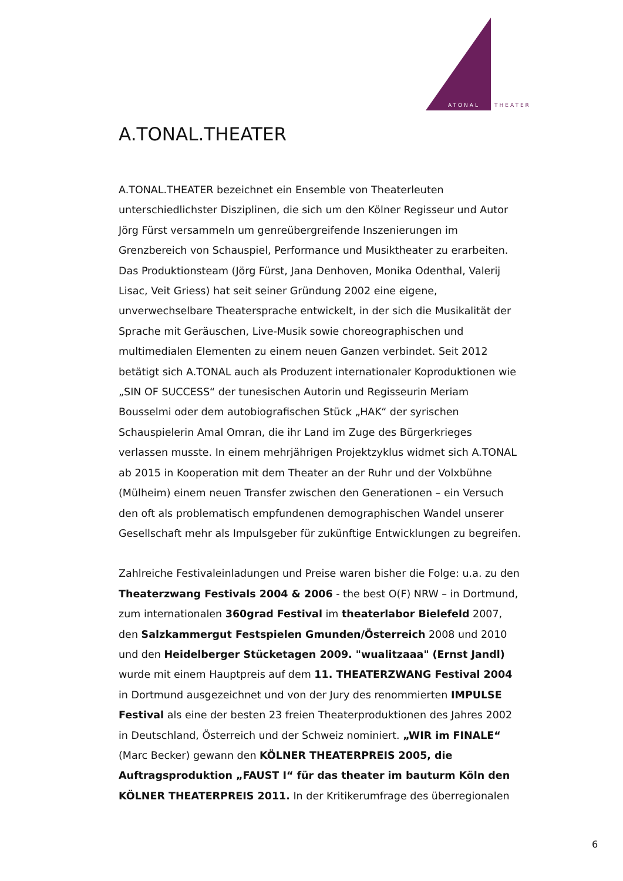ATONAL
THEATER
A.TONAL.THEATER
A.TONAL.THEATER bezeichnet ein Ensemble von Theaterleuten unterschiedlichster Disziplinen, die sich um den Kölner Regisseur und Autor Jörg Fürst versammeln um genreübergreifende Inszenierungen im Grenzbereich von Schauspiel, Performance und Musiktheater zu erarbeiten. Das Produktionsteam (Jörg Fürst, Jana Denhoven, Monika Odenthal, Valerij Lisac, Veit Griess) hat seit seiner Gründung 2002 eine eigene, unverwechselbare Theatersprache entwickelt, in der sich die Musikalität der Sprache mit Geräuschen, Live-Musik sowie choreographischen und multimedialen Elementen zu einem neuen Ganzen verbindet. Seit 2012 betätigt sich A.TONAL auch als Produzent internationaler Koproduktionen wie „SIN OF SUCCESS“ der tunesischen Autorin und Regisseurin Meriam Bousselmi oder dem autobiografischen Stück „HAK“ der syrischen Schauspielerin Amal Omran, die ihr Land im Zuge des Bürgerkrieges verlassen musste. In einem mehrjährigen Projektzyklus widmet sich A.TONAL ab 2015 in Kooperation mit dem Theater an der Ruhr und der Volxbühne (Mülheim) einem neuen Transfer zwischen den Generationen – ein Versuch den oft als problematisch empfundenen demographischen Wandel unserer Gesellschaft mehr als Impulsgeber für zukünftige Entwicklungen zu begreifen.
Zahlreiche Festivaleinladungen und Preise waren bisher die Folge: u.a. zu den Theaterzwang Festivals 2004 & 2006 - the best O(F) NRW – in Dortmund, zum internationalen 360grad Festival im theaterlabor Bielefeld 2007, den Salzkammergut Festspielen Gmunden/Österreich 2008 und 2010 und den Heidelberger Stücketagen 2009. "wualitzaaa" (Ernst Jandl) wurde mit einem Hauptpreis auf dem 11. THEATERZWANG Festival 2004 in Dortmund ausgezeichnet und von der Jury des renommierten IMPULSE Festival als eine der besten 23 freien Theaterproduktionen des Jahres 2002 in Deutschland, Österreich und der Schweiz nominiert. „WIR im FINALE“ (Marc Becker) gewann den KÖLNER THEATERPREIS 2005, die Auftragsproduktion „FAUST I“ für das theater im bauturm Köln den KÖLNER THEATERPREIS 2011. In der Kritikerumfrage des überregionalen
6